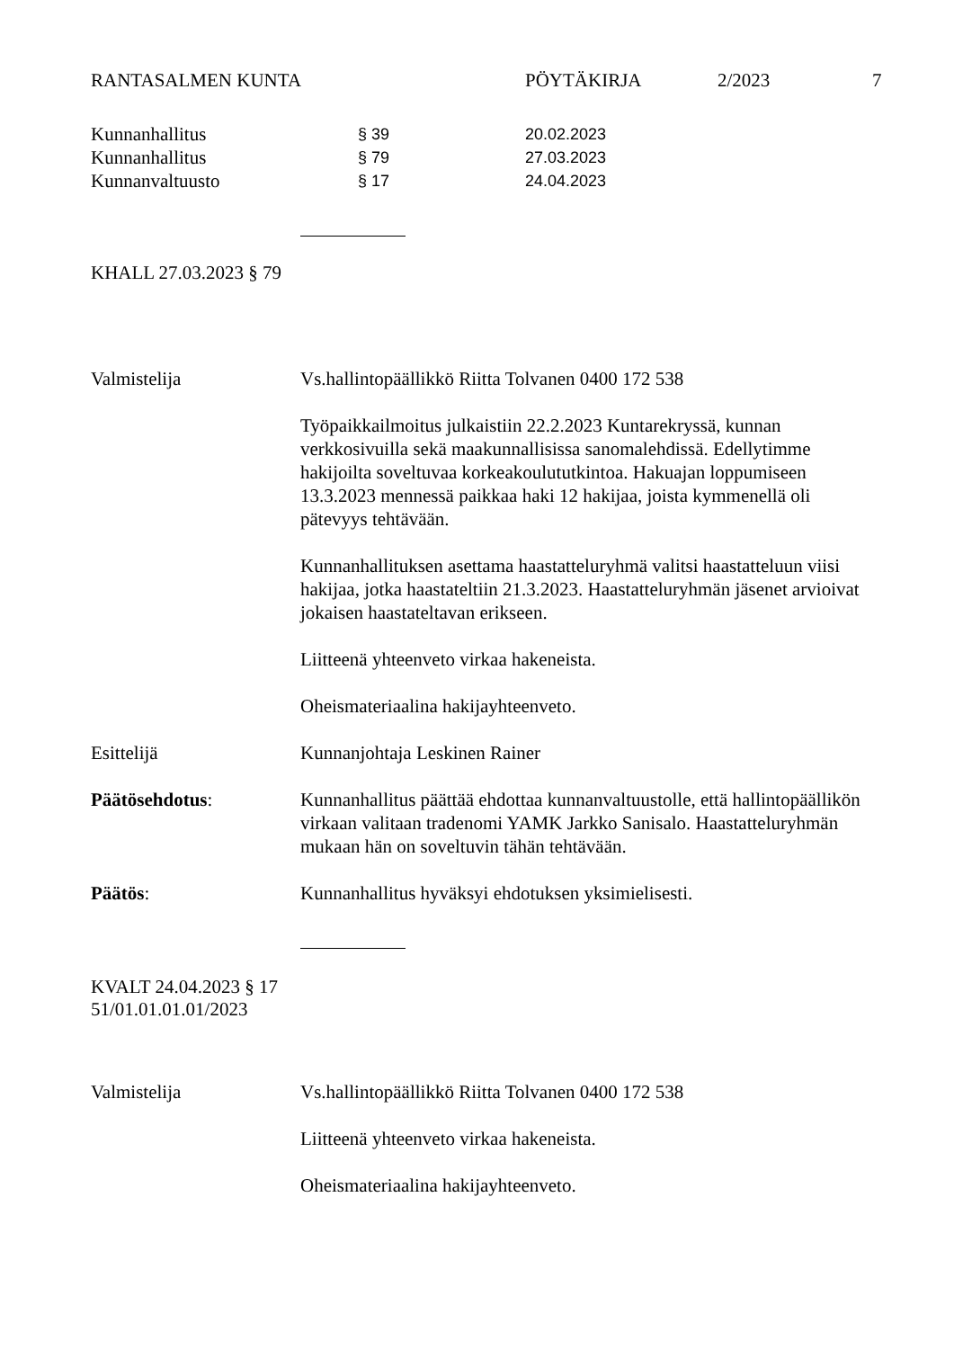RANTASALMEN KUNTA PÖYTÄKIRJA 2/2023 7
Kunnanhallitus § 39 20.02.2023
Kunnanhallitus § 79 27.03.2023
Kunnanvaltuusto § 17 24.04.2023
KHALL 27.03.2023 § 79
Valmistelija Vs.hallintopäällikkö Riitta Tolvanen 0400 172 538
Työpaikkailmoitus julkaistiin 22.2.2023 Kuntarekryssä, kunnan verkkosivuilla sekä maakunnallisissa sanomalehdissä. Edellytimme hakijoilta soveltuvaa korkeakoulututkintoa. Hakuajan loppumiseen 13.3.2023 mennessä paikkaa haki 12 hakijaa, joista kymmenellä oli pätevyys tehtävään.
Kunnanhallituksen asettama haastatteluryhmä valitsi haastatteluun viisi hakijaa, jotka haastateltiin 21.3.2023. Haastatteluryhmän jäsenet arvioivat jokaisen haastateltavan erikseen.
Liitteenä yhteenveto virkaa hakeneista.
Oheismateriaalina hakijayhteenveto.
Esittelijä Kunnanjohtaja Leskinen Rainer
Päätösehdotus: Kunnanhallitus päättää ehdottaa kunnanvaltuustolle, että hallintopäällikön virkaan valitaan tradenomi YAMK Jarkko Sanisalo. Haastatteluryhmän mukaan hän on soveltuvin tähän tehtävään.
Päätös: Kunnanhallitus hyväksyi ehdotuksen yksimielisesti.
KVALT 24.04.2023 § 17
51/01.01.01.01/2023
Valmistelija Vs.hallintopäällikkö Riitta Tolvanen 0400 172 538
Liitteenä yhteenveto virkaa hakeneista.
Oheismateriaalina hakijayhteenveto.